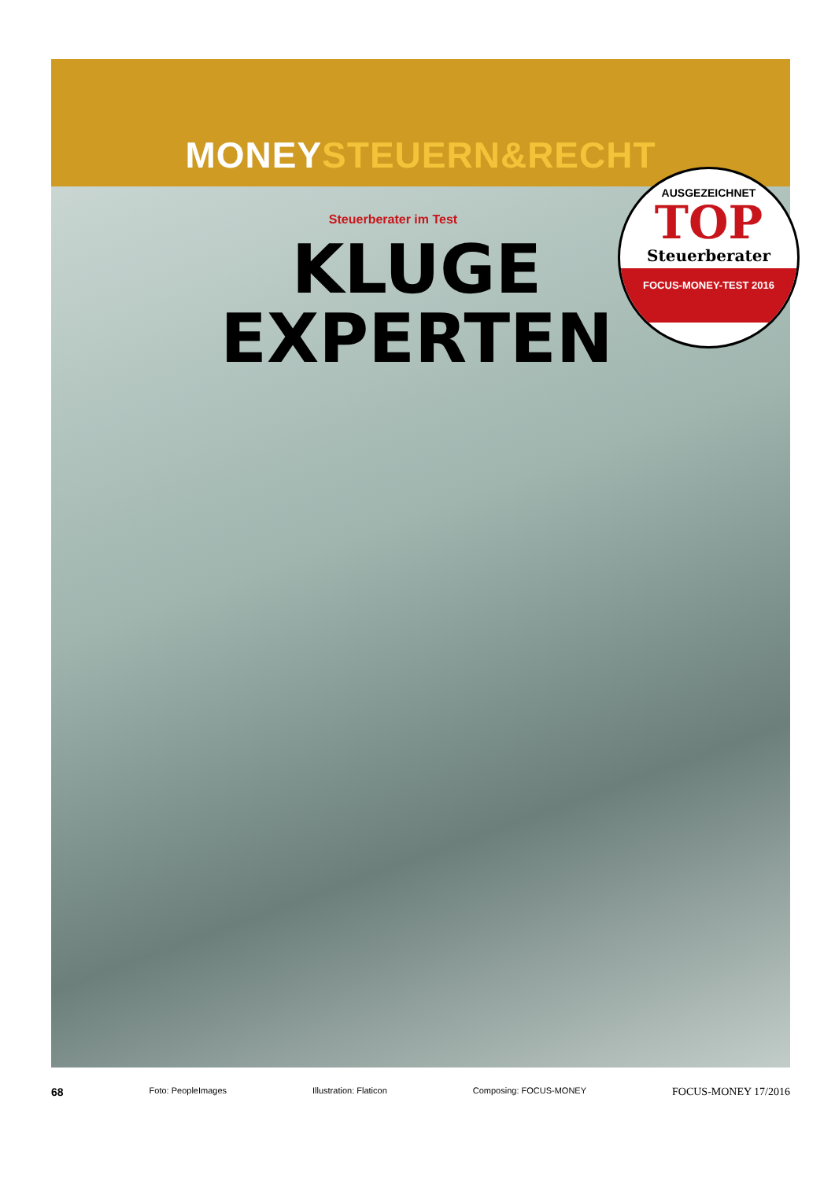MONEY STEUERN&RECHT
Steuerberater im Test
KLUGE
EXPERTEN
AUSGEZEICHNET
TOP
Steuerberater
FOCUS-MONEY-TEST 2016
68 Foto: PeopleImages Illustration: Flaticon Composing: FOCUS-MONEY FOCUS-MONEY 17/2016